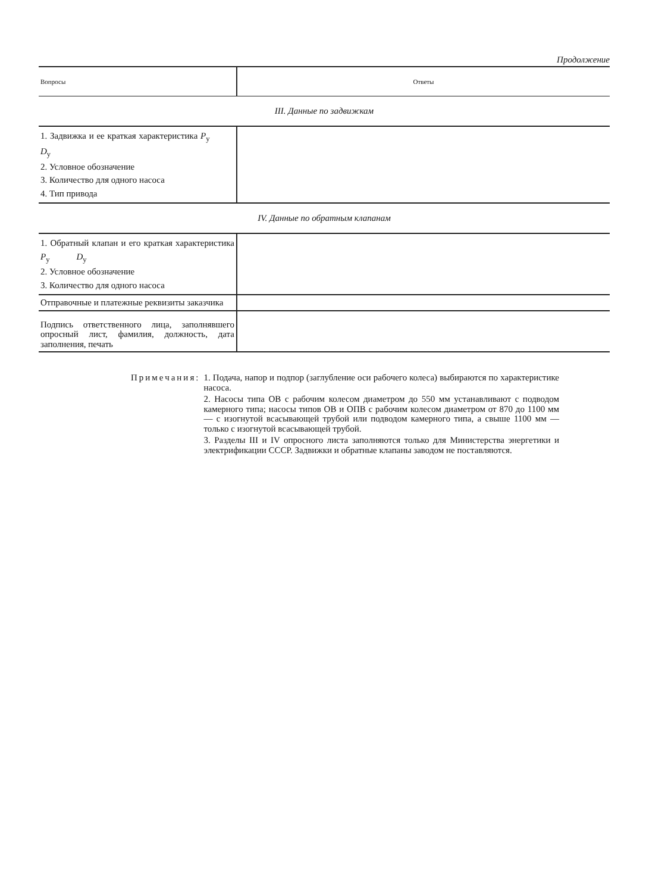Продолжение
| Вопросы | Ответы |
| --- | --- |
| III. Данные по задвижкам | |
| 1. Задвижка и ее краткая характеристика P<sub>у</sub> D<sub>у</sub> 2. Условное обозначение 3. Количество для одного насоса 4. Тип привода | |
| IV. Данные по обратным клапанам | |
| 1. Обратный клапан и его краткая характеристика P<sub>у</sub> D<sub>у</sub> 2. Условное обозначение 3. Количество для одного насоса | |
| Отправочные и платежные реквизиты заказчика | |
| Подпись ответственного лица, заполнявшего опросный лист, фамилия, должность, дата заполнения, печать | |
Примечания: 1. Подача, напор и подпор (заглубление оси рабочего колеса) выбираются по характеристике насоса.
2. Насосы типа ОВ с рабочим колесом диаметром до 550 мм устанавливают с подводом камерного типа; насосы типов ОВ и ОПВ с рабочим колесом диаметром от 870 до 1100 мм — с изогнутой всасывающей трубой или подводом камерного типа, а свыше 1100 мм — только с изогнутой всасывающей трубой.
3. Разделы III и IV опросного листа заполняются только для Министерства энергетики и электрификации СССР. Задвижки и обратные клапаны заводом не поставляются.